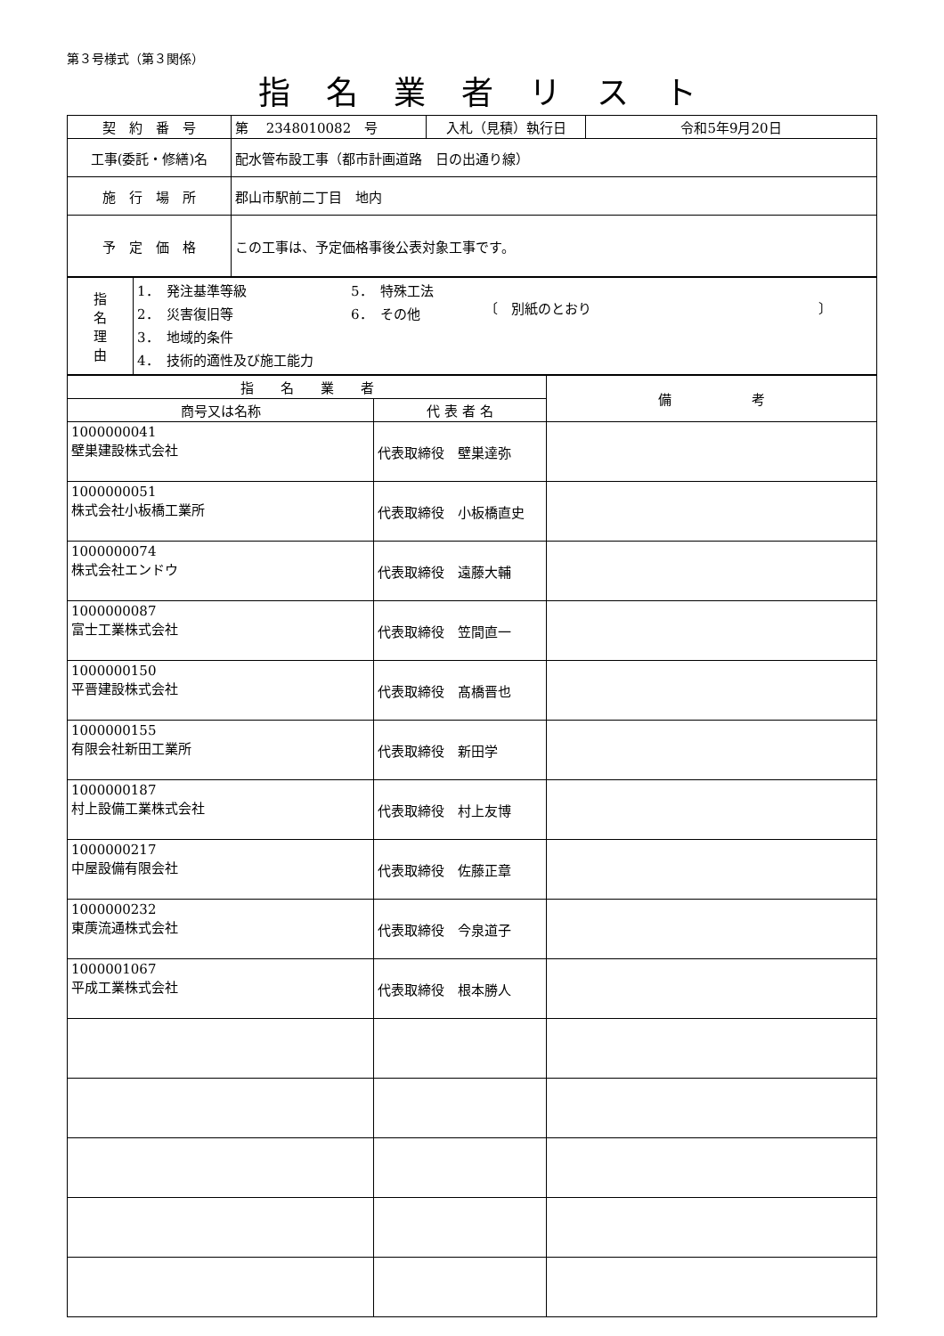第３号様式（第３関係）
指名業者リスト
| 契 約 番 号 | 第 2348010082 号 | 入札（見積）執行日 | 令和5年9月20日 |
| 工事(委託・修繕)名 | 配水管布設工事（都市計画道路 日の出通り線） | | |
| 施 行 場 所 | 郡山市駅前二丁目 地内 | | |
| 予 定 価 格 | この工事は、予定価格事後公表対象工事です。 | | |
| 指 名 理 由 | 1． 発注基準等級 2． 災害復旧等 3． 地域的条件 4． 技術的適性及び施工能力 5． 特殊工法 6． その他 〔 別紙のとおり 〕 |
| 指 名 業 者 | | 備 考 |
| --- | --- | --- |
| 商号又は名称 | 代 表 者 名 | |
| 1000000041 壁巣建設株式会社 | 代表取締役 壁巣達弥 | |
| 1000000051 株式会社小板橋工業所 | 代表取締役 小板橋直史 | |
| 1000000074 株式会社エンドウ | 代表取締役 遠藤大輔 | |
| 1000000087 富士工業株式会社 | 代表取締役 笠間直一 | |
| 1000000150 平晋建設株式会社 | 代表取締役 髙橋晋也 | |
| 1000000155 有限会社新田工業所 | 代表取締役 新田学 | |
| 1000000187 村上設備工業株式会社 | 代表取締役 村上友博 | |
| 1000000217 中屋設備有限会社 | 代表取締役 佐藤正章 | |
| 1000000232 東菮流通株式会社 | 代表取締役 今泉道子 | |
| 1000001067 平成工業株式会社 | 代表取締役 根本勝人 | |